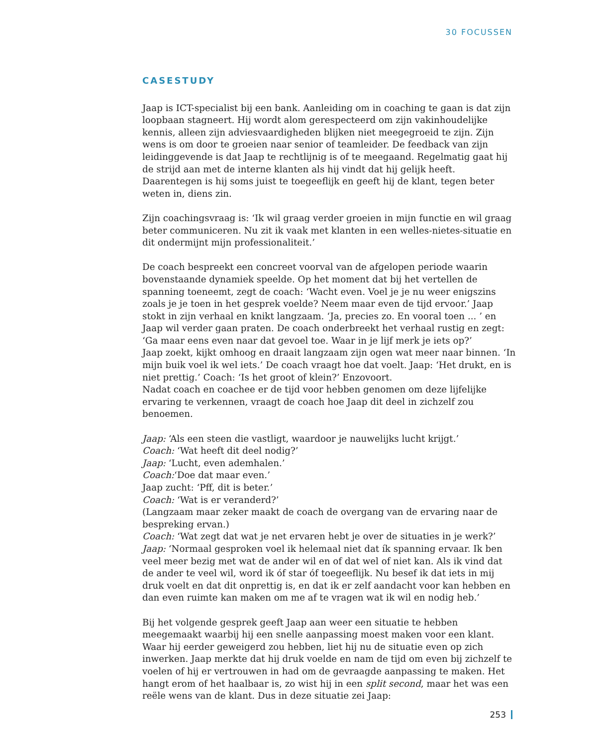30 FOCUSSEN
CASESTUDY
Jaap is ICT-specialist bij een bank. Aanleiding om in coaching te gaan is dat zijn loopbaan stagneert. Hij wordt alom gerespecteerd om zijn vakinhoudelijke kennis, alleen zijn adviesvaardigheden blijken niet meegegroeid te zijn. Zijn wens is om door te groeien naar senior of teamleider. De feedback van zijn leidinggevende is dat Jaap te rechtlijnig is of te meegaand. Regelmatig gaat hij de strijd aan met de interne klanten als hij vindt dat hij gelijk heeft. Daarentegen is hij soms juist te toegeeflijk en geeft hij de klant, tegen beter weten in, diens zin.
Zijn coachingsvraag is: ‘Ik wil graag verder groeien in mijn functie en wil graag beter communiceren. Nu zit ik vaak met klanten in een welles-nietes-situatie en dit ondermijnt mijn professionaliteit.’
De coach bespreekt een concreet voorval van de afgelopen periode waarin bovenstaande dynamiek speelde. Op het moment dat bij het vertellen de spanning toeneemt, zegt de coach: ‘Wacht even. Voel je je nu weer enigszins zoals je je toen in het gesprek voelde? Neem maar even de tijd ervoor.’ Jaap stokt in zijn verhaal en knikt langzaam. ‘Ja, precies zo. En vooral toen ... ’ en Jaap wil verder gaan praten. De coach onderbreekt het verhaal rustig en zegt: ‘Ga maar eens even naar dat gevoel toe. Waar in je lijf merk je iets op?’
Jaap zoekt, kijkt omhoog en draait langzaam zijn ogen wat meer naar binnen. ‘In mijn buik voel ik wel iets.’ De coach vraagt hoe dat voelt. Jaap: ‘Het drukt, en is niet prettig.’ Coach: ‘Is het groot of klein?’ Enzovoort.
Nadat coach en coachee er de tijd voor hebben genomen om deze lijfelijke ervaring te verkennen, vraagt de coach hoe Jaap dit deel in zichzelf zou benoemen.
Jaap: ‘Als een steen die vastligt, waardoor je nauwelijks lucht krijgt.’
Coach: ‘Wat heeft dit deel nodig?’
Jaap: ‘Lucht, even ademhalen.’
Coach:‘Doe dat maar even.’
Jaap zucht: ‘Pff, dit is beter.’
Coach: ‘Wat is er veranderd?’
(Langzaam maar zeker maakt de coach de overgang van de ervaring naar de bespreking ervan.)
Coach: ‘Wat zegt dat wat je net ervaren hebt je over de situaties in je werk?’
Jaap: ‘Normaal gesproken voel ik helemaal niet dat ík spanning ervaar. Ik ben veel meer bezig met wat de ander wil en of dat wel of niet kan. Als ik vind dat de ander te veel wil, word ik óf star óf toegeeflijk. Nu besef ik dat iets in mij druk voelt en dat dit onprettig is, en dat ik er zelf aandacht voor kan hebben en dan even ruimte kan maken om me af te vragen wat ik wil en nodig heb.’
Bij het volgende gesprek geeft Jaap aan weer een situatie te hebben meegemaakt waarbij hij een snelle aanpassing moest maken voor een klant. Waar hij eerder geweigerd zou hebben, liet hij nu de situatie even op zich inwerken. Jaap merkte dat hij druk voelde en nam de tijd om even bij zichzelf te voelen of hij er vertrouwen in had om de gevraagde aanpassing te maken. Het hangt erom of het haalbaar is, zo wist hij in een split second, maar het was een reële wens van de klant. Dus in deze situatie zei Jaap:
253